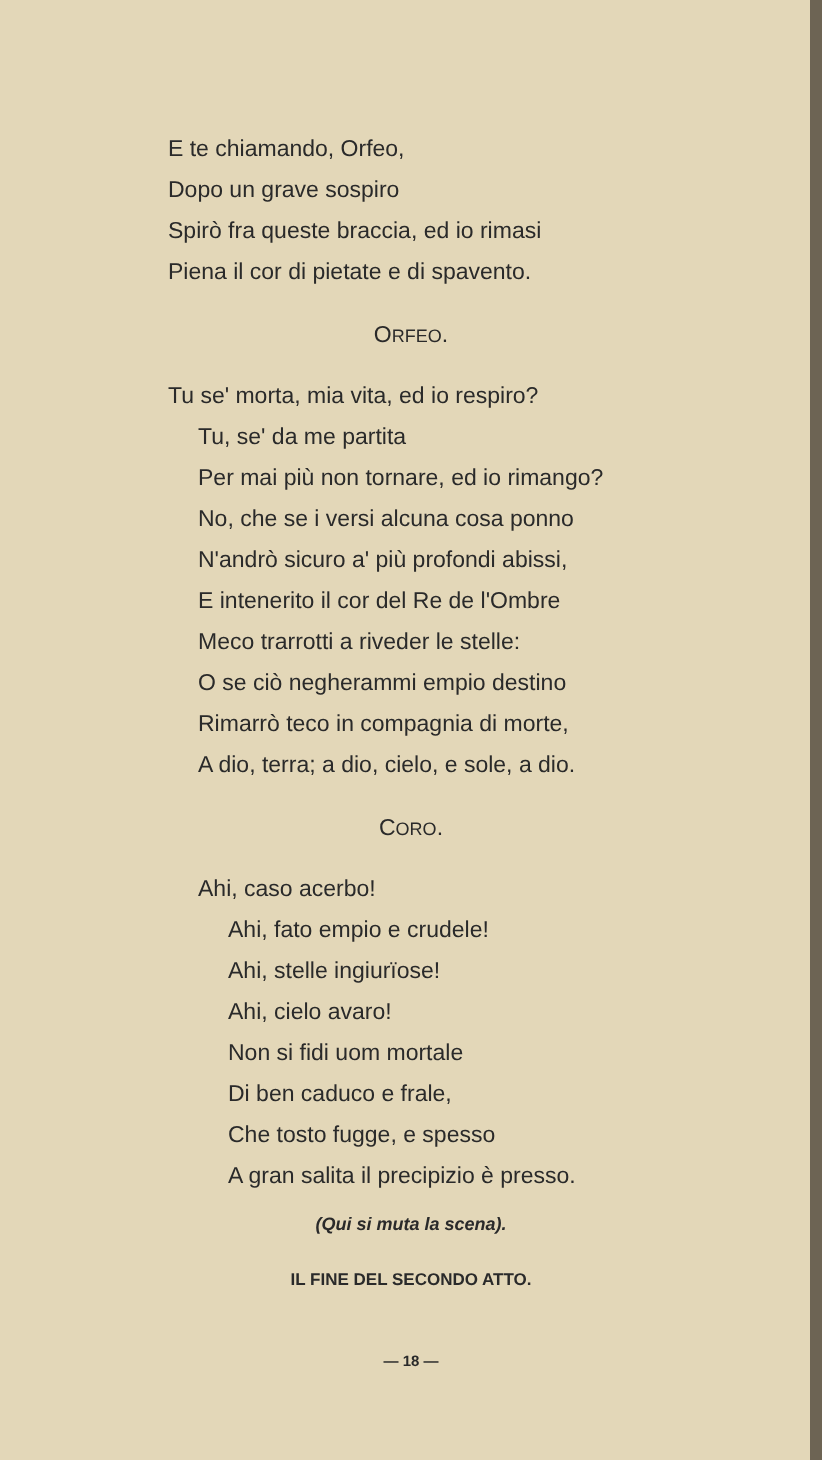E te chiamando, Orfeo,
Dopo un grave sospiro
Spirò fra queste braccia, ed io rimasi
Piena il cor di pietate e di spavento.
ORFEO.
Tu se' morta, mia vita, ed io respiro?
Tu, se' da me partita
Per mai più non tornare, ed io rimango?
No, che se i versi alcuna cosa ponno
N'andrò sicuro a' più profondi abissi,
E intenerito il cor del Re de l'Ombre
Meco trarrotti a riveder le stelle:
O se ciò negherammi empio destino
Rimarrò teco in compagnia di morte,
A dio, terra; a dio, cielo, e sole, a dio.
CORO.
Ahi, caso acerbo!
Ahi, fato empio e crudele!
Ahi, stelle ingiurïose!
Ahi, cielo avaro!
Non si fidi uom mortale
Di ben caduco e frale,
Che tosto fugge, e spesso
A gran salita il precipizio è presso.
(Qui si muta la scena).
IL FINE DEL SECONDO ATTO.
— 18 —